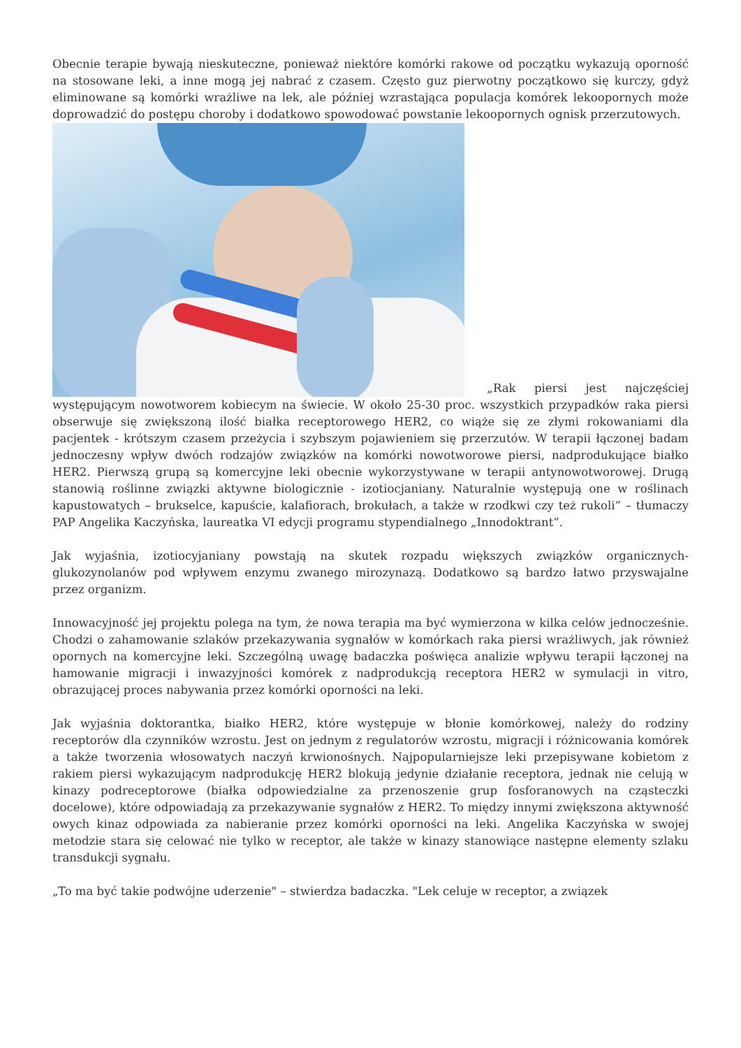Obecnie terapie bywają nieskuteczne, ponieważ niektóre komórki rakowe od początku wykazują oporność na stosowane leki, a inne mogą jej nabrać z czasem. Często guz pierwotny początkowo się kurczy, gdyż eliminowane są komórki wrażliwe na lek, ale później wzrastająca populacja komórek lekoopornych może doprowadzić do postępu choroby i dodatkowo spowodować powstanie lekoopornych ognisk przerzutowych.
„Rak piersi jest najczęściej występującym nowotworem kobiecym na świecie. W około 25-30 proc. wszystkich przypadków raka piersi obserwuje się zwiększoną ilość białka receptorowego HER2, co wiąże się ze złymi rokowaniami dla pacjentek - krótszym czasem przeżycia i szybszym pojawieniem się przerzutów. W terapii łączonej badam jednoczesny wpływ dwóch rodzajów związków na komórki nowotworowe piersi, nadprodukujące białko HER2. Pierwszą grupą są komercyjne leki obecnie wykorzystywane w terapii antynowotworowej. Drugą stanowią roślinne związki aktywne biologicznie - izotiocjaniany. Naturalnie występują one w roślinach kapustowatych – brukselce, kapuście, kalafiorach, brokułach, a także w rzodkwi czy też rukoli” – tłumaczy PAP Angelika Kaczyńska, laureatka VI edycji programu stypendialnego „Innodoktrant”.
Jak wyjaśnia, izotiocyjaniany powstają na skutek rozpadu większych związków organicznych-glukozynolanów pod wpływem enzymu zwanego mirozynazą. Dodatkowo są bardzo łatwo przyswajalne przez organizm.
Innowacyjność jej projektu polega na tym, że nowa terapia ma być wymierzona w kilka celów jednocześnie. Chodzi o zahamowanie szlaków przekazywania sygnałów w komórkach raka piersi wrażliwych, jak również opornych na komercyjne leki. Szczególną uwagę badaczka poświęca analizie wpływu terapii łączonej na hamowanie migracji i inwazyjności komórek z nadprodukcją receptora HER2 w symulacji in vitro, obrazującej proces nabywania przez komórki oporności na leki.
Jak wyjaśnia doktorantka, białko HER2, które występuje w błonie komórkowej, należy do rodziny receptorów dla czynników wzrostu. Jest on jednym z regulatorów wzrostu, migracji i różnicowania komórek a także tworzenia włosowatych naczyń krwionośnych. Najpopularniejsze leki przepisywane kobietom z rakiem piersi wykazującym nadprodukcję HER2 blokują jedynie działanie receptora, jednak nie celują w kinazy podreceptorowe (białka odpowiedzialne za przenoszenie grup fosforanowych na cząsteczki docelowe), które odpowiadają za przekazywanie sygnałów z HER2. To między innymi zwiększona aktywność owych kinaz odpowiada za nabieranie przez komórki oporności na leki. Angelika Kaczyńska w swojej metodzie stara się celować nie tylko w receptor, ale także w kinazy stanowiące następne elementy szlaku transdukcji sygnału.
„To ma być takie podwójne uderzenie" – stwierdza badaczka. "Lek celuje w receptor, a związek